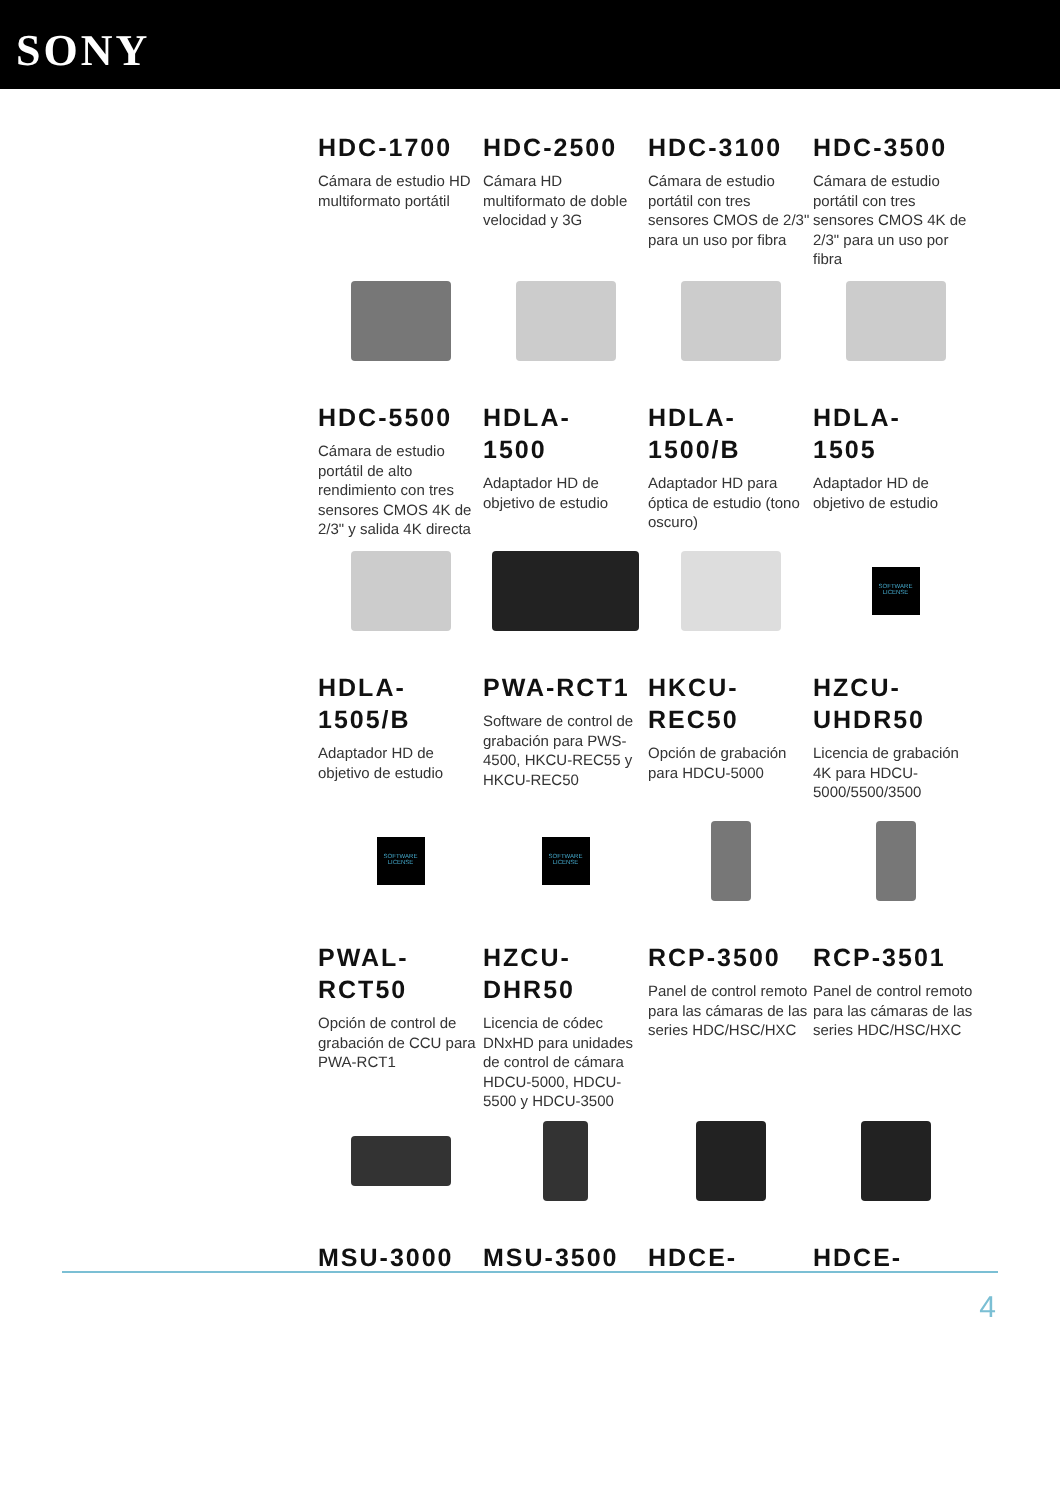SONY
HDC-1700
Cámara de estudio HD multiformato portátil
HDC-2500
Cámara HD multiformato de doble velocidad y 3G
HDC-3100
Cámara de estudio portátil con tres sensores CMOS de 2/3" para un uso por fibra
HDC-3500
Cámara de estudio portátil con tres sensores CMOS 4K de 2/3" para un uso por fibra
HDC-5500
Cámara de estudio portátil de alto rendimiento con tres sensores CMOS 4K de 2/3" y salida 4K directa
HDLA-
1500
Adaptador HD de objetivo de estudio
HDLA-
1500/B
Adaptador HD para óptica de estudio (tono oscuro)
HDLA-
1505
Adaptador HD de objetivo de estudio
SOFTWARE LICENSE
HDLA-
1505/B
Adaptador HD de objetivo de estudio
PWA-RCT1
Software de control de grabación para PWS-4500, HKCU-REC55 y HKCU-REC50
HKCU-
REC50
Opción de grabación para HDCU-5000
HZCU-
UHDR50
Licencia de grabación 4K para HDCU-5000/5500/3500
SOFTWARE LICENSE SOFTWARE LICENSE
PWAL-
RCT50
Opción de control de grabación de CCU para PWA-RCT1
HZCU-
DHR50
Licencia de códec DNxHD para unidades de control de cámara HDCU-5000, HDCU-5500 y HDCU-3500
RCP-3500
Panel de control remoto para las cámaras de las series HDC/HSC/HXC
RCP-3501
Panel de control remoto para las cámaras de las series HDC/HSC/HXC
MSU-3000 MSU-3500 HDCE- HDCE-
4